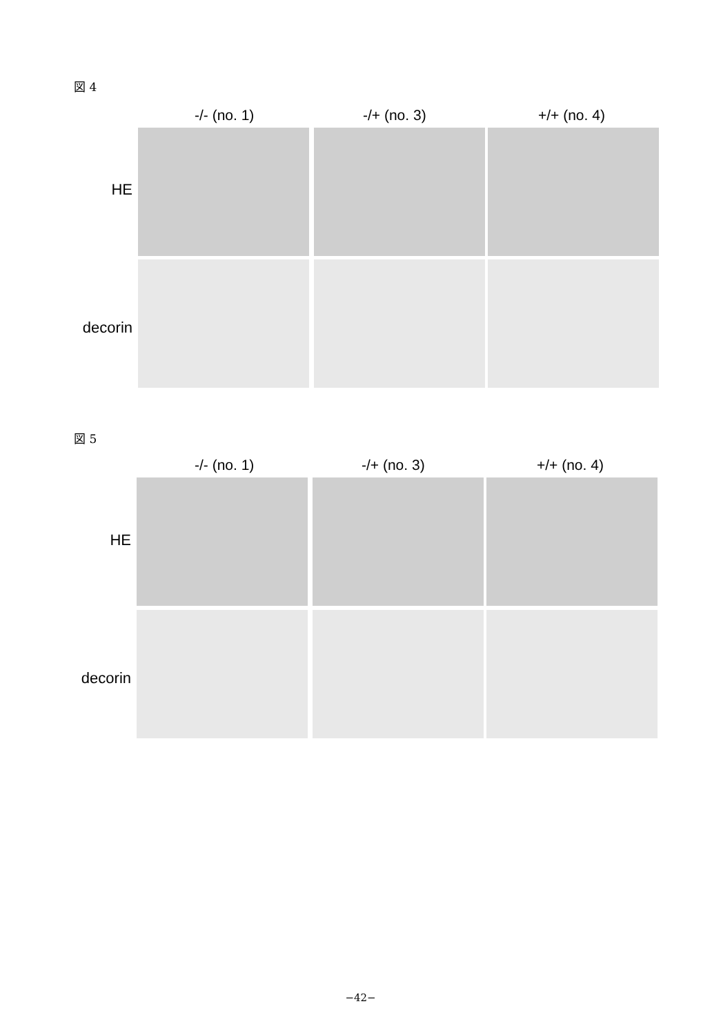図 4
-/- (no. 1) -/+ (no. 3) +/+ (no. 4)
HE
decorin
図 5
-/- (no. 1) -/+ (no. 3) +/+ (no. 4)
HE
decorin
−42−